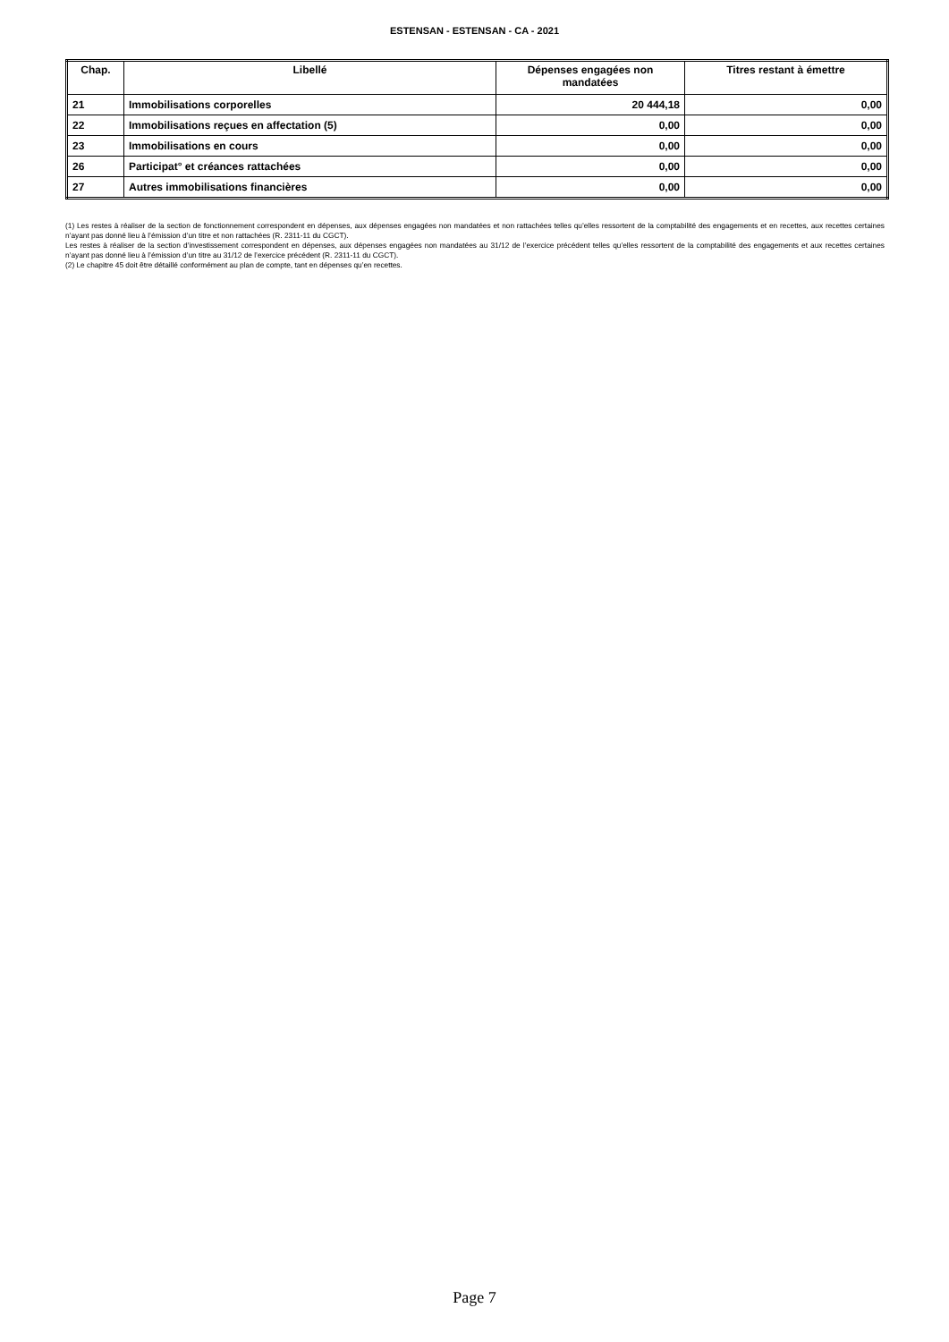ESTENSAN - ESTENSAN - CA - 2021
| Chap. | Libellé | Dépenses engagées non mandatées | Titres restant à émettre |
| --- | --- | --- | --- |
| 21 | Immobilisations corporelles | 20 444,18 | 0,00 |
| 22 | Immobilisations reçues en affectation (5) | 0,00 | 0,00 |
| 23 | Immobilisations en cours | 0,00 | 0,00 |
| 26 | Participat° et créances rattachées | 0,00 | 0,00 |
| 27 | Autres immobilisations financières | 0,00 | 0,00 |
(1) Les restes à réaliser de la section de fonctionnement correspondent en dépenses, aux dépenses engagées non mandatées et non rattachées telles qu’elles ressortent de la comptabilité des engagements et en recettes, aux recettes certaines n’ayant pas donné lieu à l’émission d’un titre et non rattachées (R. 2311-11 du CGCT).
Les restes à réaliser de la section d’investissement correspondent en dépenses, aux dépenses engagées non mandatées au 31/12 de l’exercice précédent telles qu’elles ressortent de la comptabilité des engagements et aux recettes certaines n’ayant pas donné lieu à l’émission d’un titre au 31/12 de l’exercice précédent (R. 2311-11 du CGCT).
(2) Le chapitre 45 doit être détaillé conformément au plan de compte, tant en dépenses qu’en recettes.
Page 7